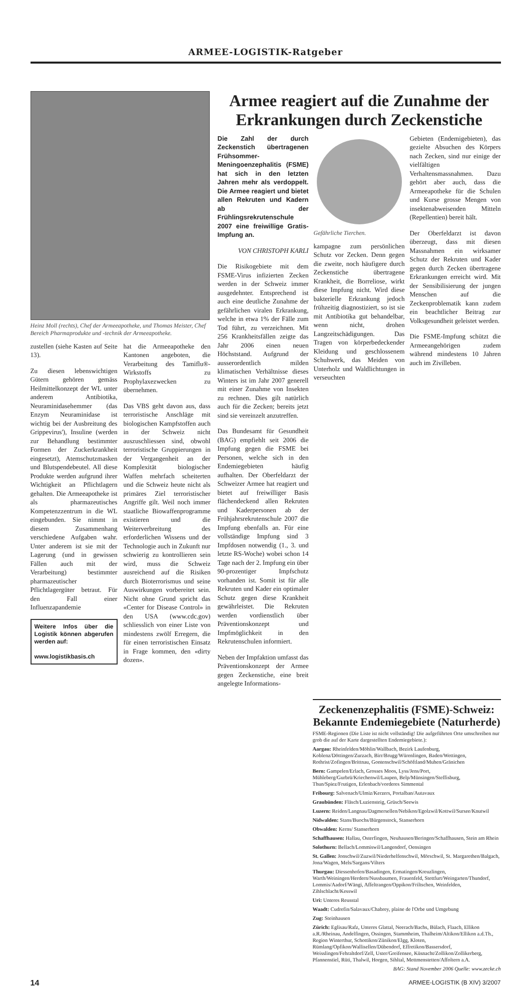ARMEE-LOGISTIK-Ratgeber
Heinz Moll (rechts), Chef der Armeeapotheke, und Thomas Meister, Chef Bereich Pharmaprodukte und -technik der Armeeapotheke.
zustellen (siehe Kasten auf Seite 13).
Zu diesen lebenswichtigen Gütern gehören gemäss Heilmittelkonzept der WL unter anderem Antibiotika, Neuraminidasehemmer (das Enzym Neuraminidase ist wichtig bei der Ausbreitung des Grippevirus'), Insuline (werden zur Behandlung bestimmter Formen der Zuckerkrankheit eingesetzt), Atemschutzmasken und Blutspendebeutel. All diese Produkte werden aufgrund ihrer Wichtigkeit an Pflichtlagern gehalten. Die Armeeapotheke ist als pharmazeutisches Kompetenzzentrum in die WL eingebunden. Sie nimmt in diesem Zusammenhang verschiedene Aufgaben wahr. Unter anderem ist sie mit der Lagerung (und in gewissen Fällen auch mit der Verarbeitung) bestimmter pharmazeutischer Pflichtlagergüter betraut. Für den Fall einer Influenzapandemie
Weitere Infos über die Logistik können abgerufen werden auf:
www.logistikbasis.ch
hat die Armeeapotheke den Kantonen angeboten, die Verarbeitung des Tamiflu®-Wirkstoffs zu Prophylaxezwecken zu übernehmen.
Das VBS geht davon aus, dass terroristische Anschläge mit biologischen Kampfstoffen auch in der Schweiz nicht auszuschliessen sind, obwohl terroristische Gruppierungen in der Vergangenheit an der Komplexität biologischer Waffen mehrfach scheiterten und die Schweiz heute nicht als primäres Ziel terroristischer Angriffe gilt. Weil noch immer staatliche Biowaffenprogramme existieren und die Weiterverbreitung des erforderlichen Wissens und der Technologie auch in Zukunft nur schwierig zu kontrollieren sein wird, muss die Schweiz ausreichend auf die Risiken durch Bioterrorismus und seine Auswirkungen vorbereitet sein. Nicht ohne Grund spricht das «Center for Disease Control» in den USA (www.cdc.gov) schliesslich von einer Liste von mindestens zwölf Erregern, die für einen terroristischen Einsatz in Frage kommen, den «dirty dozen».
Armee reagiert auf die Zunahme der Erkrankungen durch Zeckenstiche
Die Zahl der durch Zeckenstich übertragenen Frühsommer-Meningoenzephalitis (FSME) hat sich in den letzten Jahren mehr als verdoppelt. Die Armee reagiert und bietet allen Rekruten und Kadern ab der Frühlingsrekrutenschule 2007 eine freiwillige Gratis-Impfung an.
VON CHRISTOPH KARLI
Die Risikogebiete mit dem FSME-Virus infizierten Zecken werden in der Schweiz immer ausgedehnter. Entsprechend ist auch eine deutliche Zunahme der gefährlichen viralen Erkrankung, welche in etwa 1% der Fälle zum Tod führt, zu verzeichnen. Mit 256 Krankheitsfällen zeigte das Jahr 2006 einen neuen Höchststand. Aufgrund der ausserordentlich milden klimatischen Verhältnisse dieses Winters ist im Jahr 2007 generell mit einer Zunahme von Insekten zu rechnen. Dies gilt natürlich auch für die Zecken; bereits jetzt sind sie vereinzelt anzutreffen.
Das Bundesamt für Gesundheit (BAG) empfiehlt seit 2006 die Impfung gegen die FSME bei Personen, welche sich in den Endemiegebieten häufig aufhalten. Der Oberfeldarzt der Schweizer Armee hat reagiert und bietet auf freiwilliger Basis flächendeckend allen Rekruten und Kaderpersonen ab der Frühjahrsrekrutenschule 2007 die Impfung ebenfalls an. Für eine vollständige Impfung sind 3 Impfdosen notwendig (1., 3. und letzte RS-Woche) wobei schon 14 Tage nach der 2. Impfung ein über 90-prozentiger Impfschutz vorhanden ist. Somit ist für alle Rekruten und Kader ein optimaler Schutz gegen diese Krankheit gewährleistet. Die Rekruten werden vordienstlich über Präventionskonzept und Impfmöglichkeit in den Rekrutenschulen informiert.
Neben der Impfaktion umfasst das Präventionskonzept der Armee gegen Zeckenstiche, eine breit angelegte Informations-
Gefährliche Tierchen.
kampagne zum persönlichen Schutz vor Zecken. Denn gegen die zweite, noch häufigere durch Zeckenstiche übertragene Krankheit, die Borreliose, wirkt diese Impfung nicht. Wird diese bakterielle Erkrankung jedoch frühzeitig diagnostiziert, so ist sie mit Antibiotika gut behandelbar, wenn nicht, drohen Langzeitschädigungen. Das Tragen von körperbedeckender Kleidung und geschlossenem Schuhwerk, das Meiden von Unterholz und Waldlichtungen in verseuchten
Gebieten (Endemigebieten), das gezielte Absuchen des Körpers nach Zecken, sind nur einige der vielfältigen Verhaltensmassnahmen. Dazu gehört aber auch, dass die Armeeapotheke für die Schulen und Kurse grosse Mengen von insektenabweisenden Mitteln (Repellentien) bereit hält.
Der Oberfeldarzt ist davon überzeugt, dass mit diesen Massnahmen ein wirksamer Schutz der Rekruten und Kader gegen durch Zecken übertragene Erkrankungen erreicht wird. Mit der Sensibilisierung der jungen Menschen auf die Zeckenproblematik kann zudem ein beachtlicher Beitrag zur Volksgesundheit geleistet werden.
Die FSME-Impfung schützt die Armeeangehörigen zudem während mindestens 10 Jahren auch im Zivilleben.
Zeckenenzephalitis (FSME)-Schweiz: Bekannte Endemiegebiete (Naturherde)
FSME-Regionen (Die Liste ist nicht vollständig! Die aufgeführten Orte umschreiben nur grob die auf der Karte dargestellten Endemiegebiete.):
Aargau: Rheinfelden/Möhlin/Wallbach, Bezirk Laufenburg, Koblenz/Döttingen/Zurzach, Birr/Brugg/Würenlingen, Baden/Wettingen, Rothrist/Zofingen/Brittnau, Gontenschwil/Schöftland/Muhen/Gränichen
Bern: Gampelen/Erlach, Grosses Moos, Lyss/Jens/Port, Mühleberg/Gurbrü/Kriechenwil/Laupen, Belp/Münsingen/Steffisburg, Thun/Spiez/Frutigen, Erlenbach/vorderes Simmental
Fribourg: Salvenach/Ulmiz/Kerzers, Portalban/Autavaux
Graubünden: Fläsch/Luziensteig, Grüsch/Seewis
Luzern: Reiden/Langnau/Dagmersellen/Nebikon/Egolzwil/Kottwil/Sursee/Knutwil
Nidwalden: Stans/Buochs/Bürgenstock, Stanserhorn
Obwalden: Kerns/ Stanserhorn
Schaffhausen: Hallau, Osterfingen, Neuhausen/Beringen/Schaffhausen, Stein am Rhein
Solothurn: Bellach/Lommiswil/Langendorf, Oensingen
St. Gallen: Jonschwil/Zuzwil/Niederhelfenschwil, Mörschwil, St. Margarethen/Balgach, Jona/Wagen, Mels/Sargans/Vilters
Thurgau: Diessenhofen/Basadingen, Ermatingen/Kreuzlingen, Warth/Weiningen/Herdern/Nussbaumen, Frauenfeld, Stettfurt/Weingarten/Thundorf, Lommis/Aadorf/Wängi, Affeltrangen/Oppikon/Friltschen, Weinfelden, Zihlschlacht/Kesswil
Uri: Unteres Reusstal
Waadt: Cudrefin/Salavaux/Chabrey, plaine de l'Orbe und Umgebung
Zug: Steinhausen
Zürich: Eglisau/Rafz, Unteres Glattal, Neerach/Bachs, Bülach, Flaach, Ellikon a.R./Rheinau, Andelfingen, Ossingen, Stammheim, Thalheim/Altikon/Ellikon a.d.Th., Region Winterthur, Schottikon/Zünikon/Elgg, Kloten, Rümlang/Opfikon/Wallisellen/Dübendorf, Effretikon/Bassersdorf, Weisslingen/Fehraltdorf/Zell, Uster/Greifensee, Küsnacht/Zollikon/Zollikerberg, Pfannenstiel, Rüti, Thalwil, Horgen, Sihltal, Mettmenstetten/Affoltern a.A.
BAG: Stand November 2006 Quelle: www.zecke.ch
14 ARMEE-LOGISTIK (B XIV) 3/2007